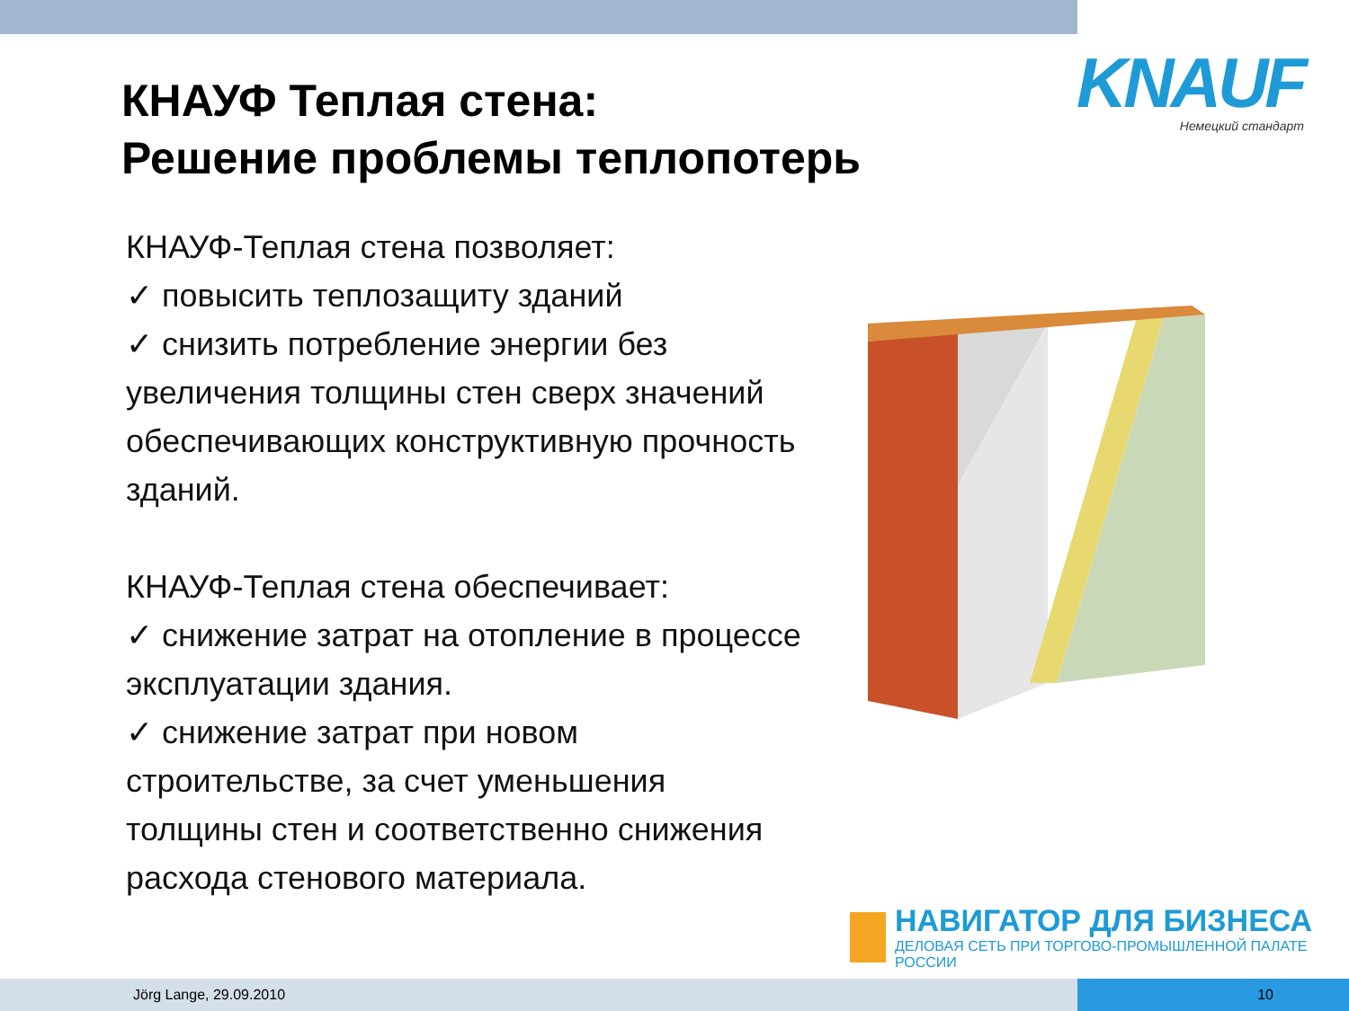KNAUF
Немецкий стандарт
КНАУФ Теплая стена:
Решение проблемы теплопотерь
КНАУФ-Теплая стена позволяет:
✓ повысить теплозащиту зданий
✓ снизить потребление энергии без увеличения толщины стен сверх значений обеспечивающих конструктивную прочность зданий.
КНАУФ-Теплая стена обеспечивает:
✓ снижение затрат на отопление в процессе эксплуатации здания.
✓ снижение затрат при новом строительстве, за счет уменьшения толщины стен и соответственно снижения расхода стенового материала.
НАВИГАТОР ДЛЯ БИЗНЕСА
ДЕЛОВАЯ СЕТЬ ПРИ ТОРГОВО-ПРОМЫШЛЕННОЙ ПАЛАТЕ РОССИИ
Jörg Lange, 29.09.2010 10